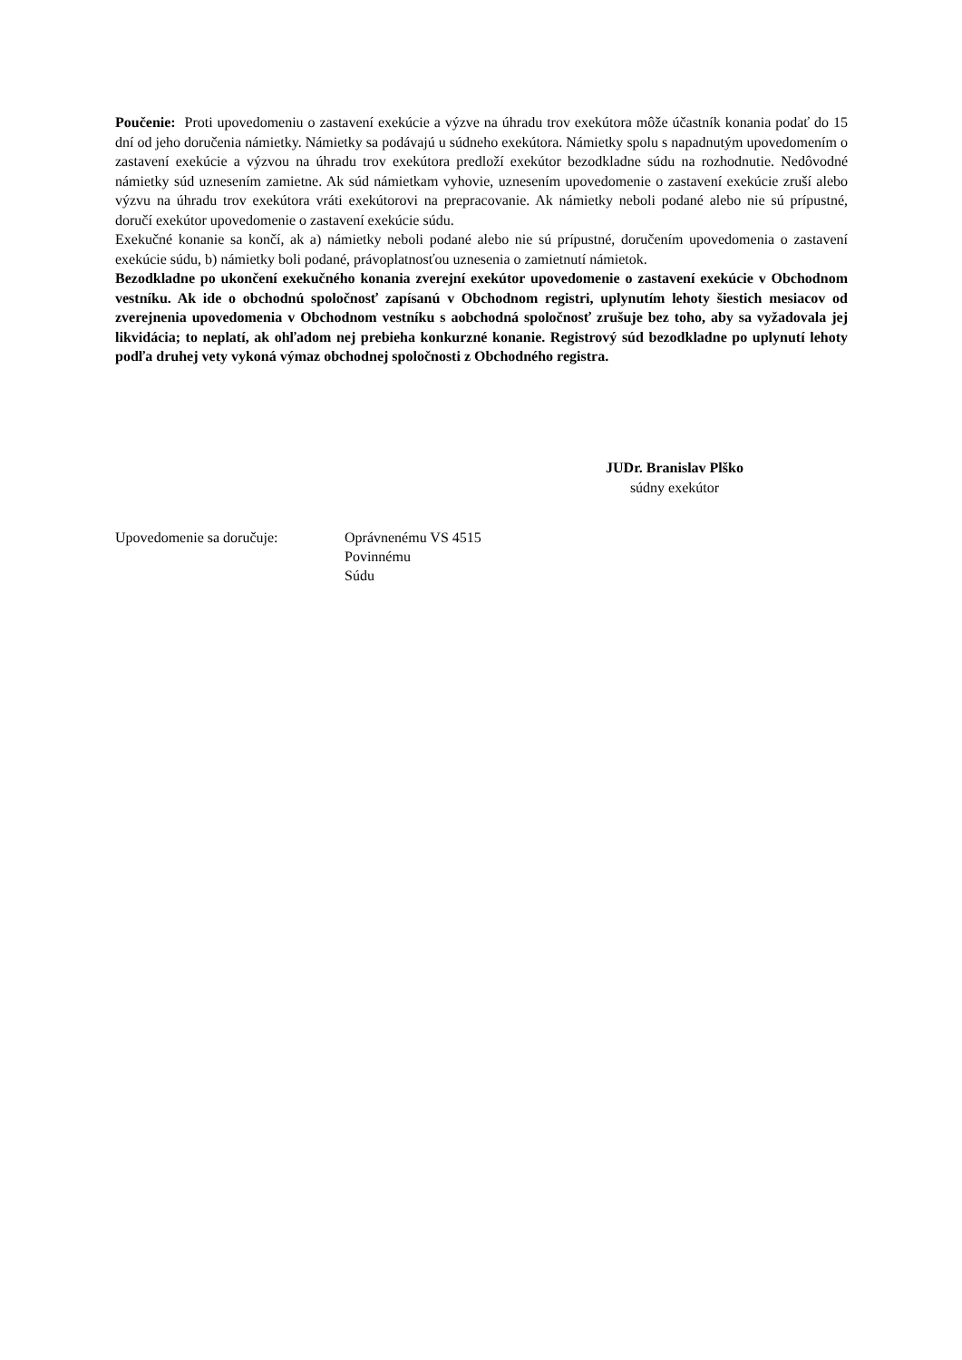Poučenie: Proti upovedomeniu o zastavení exekúcie a výzve na úhradu trov exekútora môže účastník konania podať do 15 dní od jeho doručenia námietky. Námietky sa podávajú u súdneho exekútora. Námietky spolu s napadnutým upovedomením o zastavení exekúcie a výzvou na úhradu trov exekútora predloží exekútor bezodkladne súdu na rozhodnutie. Nedôvodné námietky súd uznesením zamietne. Ak súd námietkam vyhovie, uznesením upovedomenie o zastavení exekúcie zruší alebo výzvu na úhradu trov exekútora vráti exekútorovi na prepracovanie. Ak námietky neboli podané alebo nie sú prípustné, doručí exekútor upovedomenie o zastavení exekúcie súdu.
Exekučné konanie sa končí, ak a) námietky neboli podané alebo nie sú prípustné, doručením upovedomenia o zastavení exekúcie súdu, b) námietky boli podané, právoplatnosťou uznesenia o zamietnutí námietok.
Bezodkladne po ukončení exekučného konania zverejní exekútor upovedomenie o zastavení exekúcie v Obchodnom vestníku. Ak ide o obchodnú spoločnosť zapísanú v Obchodnom registri, uplynutím lehoty šiestich mesiacov od zverejnenia upovedomenia v Obchodnom vestníku s aobchodná spoločnosť zrušuje bez toho, aby sa vyžadovala jej likvidácia; to neplatí, ak ohľadom nej prebieha konkurzné konanie. Registrový súd bezodkladne po uplynutí lehoty podľa druhej vety vykoná výmaz obchodnej spoločnosti z Obchodného registra.
JUDr. Branislav Plško
súdny exekútor
Upovedomenie sa doručuje: Oprávnenému VS 4515
Povinnému
Súdu